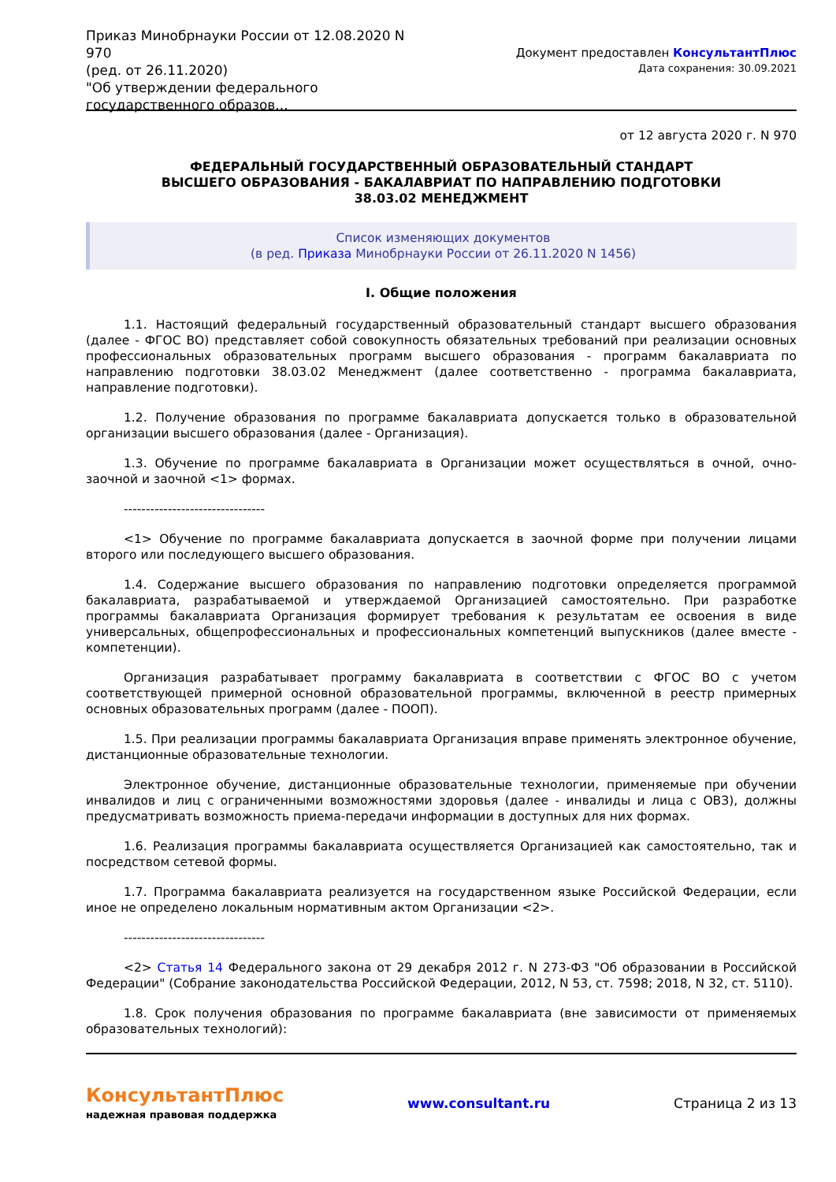Приказ Минобрнауки России от 12.08.2020 N 970
(ред. от 26.11.2020)
"Об утверждении федерального государственного образов...
Документ предоставлен КонсультантПлюс
Дата сохранения: 30.09.2021
от 12 августа 2020 г. N 970
ФЕДЕРАЛЬНЫЙ ГОСУДАРСТВЕННЫЙ ОБРАЗОВАТЕЛЬНЫЙ СТАНДАРТ
ВЫСШЕГО ОБРАЗОВАНИЯ - БАКАЛАВРИАТ ПО НАПРАВЛЕНИЮ ПОДГОТОВКИ
38.03.02 МЕНЕДЖМЕНТ
Список изменяющих документов
(в ред. Приказа Минобрнауки России от 26.11.2020 N 1456)
I. Общие положения
1.1. Настоящий федеральный государственный образовательный стандарт высшего образования (далее - ФГОС ВО) представляет собой совокупность обязательных требований при реализации основных профессиональных образовательных программ высшего образования - программ бакалавриата по направлению подготовки 38.03.02 Менеджмент (далее соответственно - программа бакалавриата, направление подготовки).
1.2. Получение образования по программе бакалавриата допускается только в образовательной организации высшего образования (далее - Организация).
1.3. Обучение по программе бакалавриата в Организации может осуществляться в очной, очно-заочной и заочной <1> формах.
--------------------------------
<1> Обучение по программе бакалавриата допускается в заочной форме при получении лицами второго или последующего высшего образования.
1.4. Содержание высшего образования по направлению подготовки определяется программой бакалавриата, разрабатываемой и утверждаемой Организацией самостоятельно. При разработке программы бакалавриата Организация формирует требования к результатам ее освоения в виде универсальных, общепрофессиональных и профессиональных компетенций выпускников (далее вместе - компетенции).
Организация разрабатывает программу бакалавриата в соответствии с ФГОС ВО с учетом соответствующей примерной основной образовательной программы, включенной в реестр примерных основных образовательных программ (далее - ПООП).
1.5. При реализации программы бакалавриата Организация вправе применять электронное обучение, дистанционные образовательные технологии.
Электронное обучение, дистанционные образовательные технологии, применяемые при обучении инвалидов и лиц с ограниченными возможностями здоровья (далее - инвалиды и лица с ОВЗ), должны предусматривать возможность приема-передачи информации в доступных для них формах.
1.6. Реализация программы бакалавриата осуществляется Организацией как самостоятельно, так и посредством сетевой формы.
1.7. Программа бакалавриата реализуется на государственном языке Российской Федерации, если иное не определено локальным нормативным актом Организации <2>.
--------------------------------
<2> Статья 14 Федерального закона от 29 декабря 2012 г. N 273-ФЗ "Об образовании в Российской Федерации" (Собрание законодательства Российской Федерации, 2012, N 53, ст. 7598; 2018, N 32, ст. 5110).
1.8. Срок получения образования по программе бакалавриата (вне зависимости от применяемых образовательных технологий):
КонсультантПлюс
надежная правовая поддержка
www.consultant.ru Страница 2 из 13